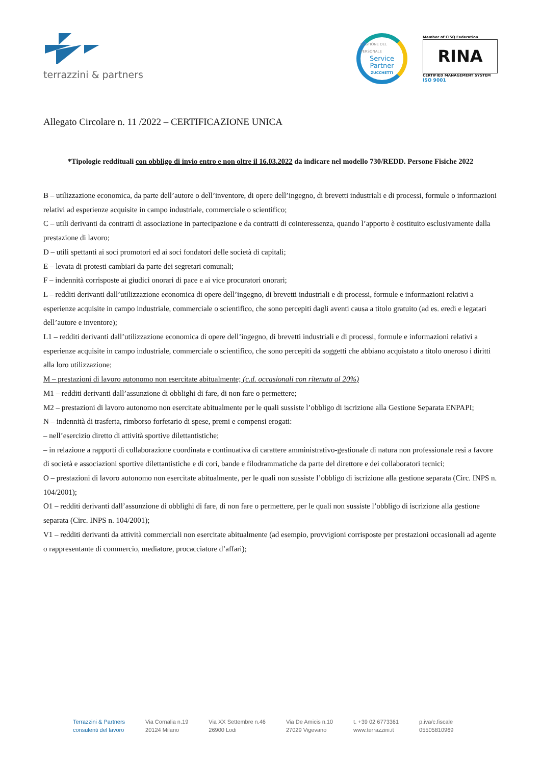terrazzini & partners
GESTIONE DEL PERSONALE
Service
Partner
ZUCCHETTI
Member of CISQ Federation
RINA
CERTIFIED MANAGEMENT SYSTEM
ISO 9001
Allegato Circolare n. 11 /2022 – CERTIFICAZIONE UNICA
*Tipologie reddituali con obbligo di invio entro e non oltre il 16.03.2022 da indicare nel modello 730/REDD. Persone Fisiche 2022
B – utilizzazione economica, da parte dell’autore o dell’inventore, di opere dell’ingegno, di brevetti industriali e di processi, formule o informazioni relativi ad esperienze acquisite in campo industriale, commerciale o scientifico;
C – utili derivanti da contratti di associazione in partecipazione e da contratti di cointeressenza, quando l’apporto è costituito esclusivamente dalla prestazione di lavoro;
D – utili spettanti ai soci promotori ed ai soci fondatori delle società di capitali;
E – levata di protesti cambiari da parte dei segretari comunali;
F – indennità corrisposte ai giudici onorari di pace e ai vice procuratori onorari;
L – redditi derivanti dall’utilizzazione economica di opere dell’ingegno, di brevetti industriali e di processi, formule e informazioni relativi a esperienze acquisite in campo industriale, commerciale o scientifico, che sono percepiti dagli aventi causa a titolo gratuito (ad es. eredi e legatari dell’autore e inventore);
L1 – redditi derivanti dall’utilizzazione economica di opere dell’ingegno, di brevetti industriali e di processi, formule e informazioni relativi a esperienze acquisite in campo industriale, commerciale o scientifico, che sono percepiti da soggetti che abbiano acquistato a titolo oneroso i diritti alla loro utilizzazione;
M – prestazioni di lavoro autonomo non esercitate abitualmente; (c.d. occasionali con ritenuta al 20%)
M1 – redditi derivanti dall’assunzione di obblighi di fare, di non fare o permettere;
M2 – prestazioni di lavoro autonomo non esercitate abitualmente per le quali sussiste l’obbligo di iscrizione alla Gestione Separata ENPAPI;
N – indennità di trasferta, rimborso forfetario di spese, premi e compensi erogati:
– nell’esercizio diretto di attività sportive dilettantistiche;
– in relazione a rapporti di collaborazione coordinata e continuativa di carattere amministrativo-gestionale di natura non professionale resi a favore di società e associazioni sportive dilettantistiche e di cori, bande e filodrammatiche da parte del direttore e dei collaboratori tecnici;
O – prestazioni di lavoro autonomo non esercitate abitualmente, per le quali non sussiste l’obbligo di iscrizione alla gestione separata (Circ. INPS n. 104/2001);
O1 – redditi derivanti dall’assunzione di obblighi di fare, di non fare o permettere, per le quali non sussiste l’obbligo di iscrizione alla gestione separata (Circ. INPS n. 104/2001);
V1 – redditi derivanti da attività commerciali non esercitate abitualmente (ad esempio, provvigioni corrisposte per prestazioni occasionali ad agente o rappresentante di commercio, mediatore, procacciatore d’affari);
Terrazzini & Partners
consulenti del lavoro
Via Cornalia n.19
20124 Milano
Via XX Settembre n.46
26900 Lodi
Via De Amicis n.10
27029 Vigevano
t. +39 02 6773361
www.terrazzini.it
p.iva/c.fiscale
05505810969